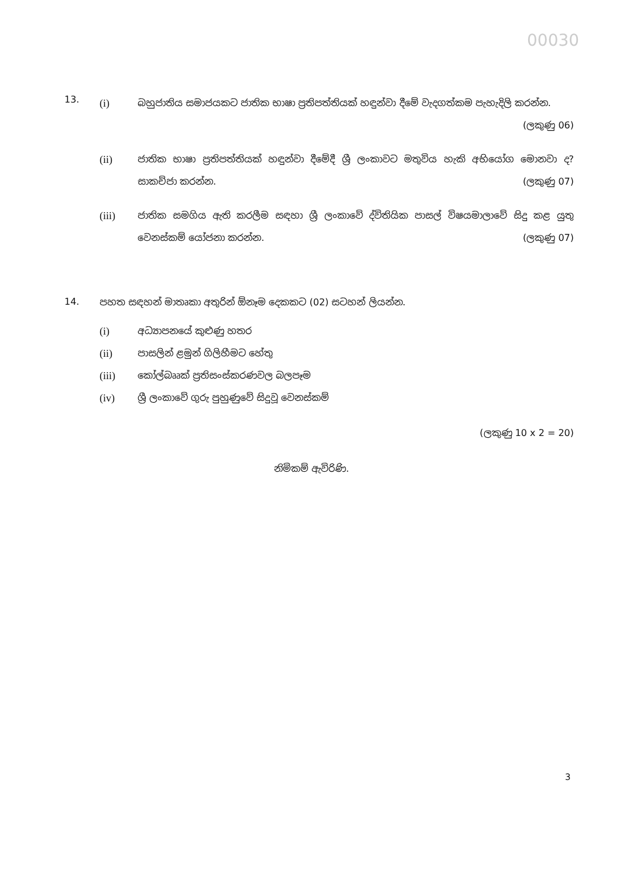00030
13.
(i) බහුජාතිය සමාජයකට ජාතික භාෂා ප්‍රතිපත්තියක් හඳුන්වා දීමේ වැදගත්කම පැහැදිලි කරන්න. (ලකුණු 06)
(ii) ජාතික භාෂා ප්‍රතිපත්තියක් හඳුන්වා දීමේදී ශ්‍රී ලංකාවට මතුවිය හැකි අභියෝග මොනවා ද? සාකච්ජා කරන්න. (ලකුණු 07)
(iii) ජාතික සමගිය ඇති කරලීම සඳහා ශ්‍රී ලංකාවේ ද්විතියික පාසල් විෂයමාලාවේ සිදු කළ යුතු වෙනස්කම් යෝජනා කරන්න. (ලකුණු 07)
14. පහත සඳහන් මාතෘකා අතුරින් ඕනෑම දෙකකට (02) සටහන් ලියන්න.
(i) අධ්‍යාපනයේ කුළුණු හතර
(ii) පාසලින් ළමුන් ගිලිහීමට හේතු
(iii) කෝල්බෲක් ප්‍රතිසංස්කරණවල බලපෑම
(iv) ශ්‍රී ලංකාවේ ගුරු පුහුණුවේ සිදුවූ වෙනස්කම්
(ලකුණු 10 x 2 = 20)
නිමිකම් ඇවිරිණි.
3